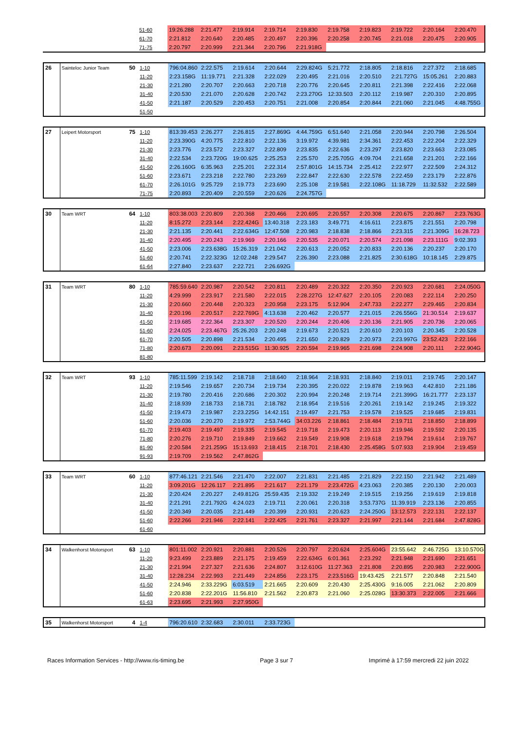| | | | 51-60 | 19:26.288 | 2:21.477 | 2:19.914 | 2:19.714 | 2:19.830 | 2:19.758 | 2:19.823 | 2:19.722 | 2:20.164 | 2:20.470 |
| | | | 61-70 | 2:21.812 | 2:20.640 | 2:20.485 | 2:20.497 | 2:20.396 | 2:20.258 | 2:20.745 | 2:21.018 | 2:20.475 | 2:20.905 |
| | | | 71-75 | 2:20.797 | 2:20.999 | 2:21.344 | 2:20.796 | 2:21.918G | | | | | |
| 26 | Sainteloc Junior Team | 50 | 1-10 | 796:04.860 | 2:22.575 | 2:19.614 | 2:20.644 | 2:29.824G | 5:21.772 | 2:18.805 | 2:18.816 | 2:27.372 | 2:18.685 |
| | | | 11-20 | 2:23.158G | 11:19.771 | 2:21.328 | 2:22.029 | 2:20.495 | 2:21.016 | 2:20.510 | 2:21.727G | 15:05.261 | 2:20.883 |
| | | | 21-30 | 2:21.280 | 2:20.707 | 2:20.663 | 2:20.718 | 2:20.776 | 2:20.645 | 2:20.811 | 2:21.398 | 2:22.416 | 2:22.068 |
| | | | 31-40 | 2:20.530 | 2:21.070 | 2:20.628 | 2:20.742 | 2:23.270G | 12:33.503 | 2:20.112 | 2:19.987 | 2:20.310 | 2:20.895 |
| | | | 41-50 | 2:21.187 | 2:20.529 | 2:20.453 | 2:20.751 | 2:21.008 | 2:20.854 | 2:20.844 | 2:21.060 | 2:21.045 | 4:48.755G |
| | | | 51-50 | | | | | | | | | | |
| 27 | Leipert Motorsport | 75 | 1-10 | 813:39.453 | 2:26.277 | 2:26.815 | 2:27.869G | 4:44.759G | 6:51.640 | 2:21.058 | 2:20.944 | 2:20.798 | 2:26.504 |
| | | | 11-20 | 2:23.390G | 4:20.775 | 2:22.810 | 2:22.136 | 3:19.972 | 4:39.981 | 2:34.361 | 2:22.453 | 2:22.204 | 2:22.329 |
| | | | 21-30 | 2:23.776 | 2:23.572 | 2:23.327 | 2:22.809 | 2:23.835 | 2:22.636 | 2:23.297 | 2:23.820 | 2:23.663 | 2:23.085 |
| | | | 31-40 | 2:22.534 | 2:23.720G | 19:00.625 | 2:25.253 | 2:25.570 | 2:25.705G | 4:09.704 | 2:21.658 | 2:21.201 | 2:22.166 |
| | | | 41-50 | 2:26.160G | 6:35.963 | 2:25.201 | 2:22.314 | 2:57.801G | 14:15.734 | 2:25.412 | 2:22.977 | 2:22.509 | 2:24.312 |
| | | | 51-60 | 2:23.671 | 2:23.218 | 2:22.780 | 2:23.269 | 2:22.847 | 2:22.630 | 2:22.578 | 2:22.459 | 2:23.179 | 2:22.876 |
| | | | 61-70 | 2:26.101G | 9:25.729 | 2:19.773 | 2:23.690 | 2:25.108 | 2:19.581 | 2:22.108G | 11:18.729 | 11:32.532 | 2:22.589 |
| | | | 71-75 | 2:20.893 | 2:20.409 | 2:20.559 | 2:20.626 | 2:24.757G | | | | | |
| 30 | Team WRT | 64 | 1-10 | 803:38.003 | 2:20.809 | 2:20.368 | 2:20.466 | 2:20.695 | 2:20.557 | 2:20.308 | 2:20.675 | 2:20.867 | 2:23.763G |
| | | | 11-20 | 8:15.272 | 2:23.144 | 2:22.424G | 13:40.318 | 2:23.183 | 3:49.771 | 4:16.611 | 2:23.875 | 2:21.551 | 2:20.798 |
| | | | 21-30 | 2:21.135 | 2:20.441 | 2:22.634G | 12:47.508 | 2:20.983 | 2:18.838 | 2:18.866 | 2:23.315 | 2:21.309G | 16:28.723 |
| | | | 31-40 | 2:20.495 | 2:20.243 | 2:19.969 | 2:20.166 | 2:20.535 | 2:20.071 | 2:20.574 | 2:21.098 | 2:23.111G | 9:02.393 |
| | | | 41-50 | 2:23.006 | 2:23.638G | 15:26.319 | 2:21.042 | 2:20.613 | 2:20.052 | 2:20.833 | 2:20.136 | 2:20.237 | 2:20.170 |
| | | | 51-60 | 2:20.741 | 2:22.323G | 12:02.248 | 2:29.547 | 2:26.390 | 2:23.088 | 2:21.825 | 2:30.618G | 10:18.145 | 2:29.875 |
| | | | 61-64 | 2:27.840 | 2:23.637 | 2:22.721 | 2:26.692G | | | | | | |
| 31 | Team WRT | 80 | 1-10 | 785:59.640 | 2:20.987 | 2:20.542 | 2:20.811 | 2:20.489 | 2:20.322 | 2:20.350 | 2:20.923 | 2:20.681 | 2:24.050G |
| | | | 11-20 | 4:29.999 | 2:23.917 | 2:21.580 | 2:22.015 | 2:28.227G | 12:47.627 | 2:20.105 | 2:20.083 | 2:22.114 | 2:20.250 |
| | | | 21-30 | 2:20.660 | 2:20.448 | 2:20.323 | 2:20.958 | 2:23.175 | 5:12.904 | 2:47.733 | 2:22.277 | 2:29.465 | 2:20.834 |
| | | | 31-40 | 2:20.196 | 2:20.517 | 2:22.769G | 4:13.638 | 2:20.462 | 2:20.577 | 2:21.015 | 2:26.556G | 21:30.514 | 2:19.637 |
| | | | 41-50 | 2:19.685 | 2:22.364 | 2:23.307 | 2:20.520 | 2:20.244 | 2:20.406 | 2:20.136 | 2:21.905 | 2:20.736 | 2:20.065 |
| | | | 51-60 | 2:24.025 | 2:23.467G | 25:26.203 | 2:20.248 | 2:19.673 | 2:20.521 | 2:20.610 | 2:20.103 | 2:20.345 | 2:20.528 |
| | | | 61-70 | 2:20.505 | 2:20.898 | 2:21.534 | 2:20.495 | 2:21.650 | 2:20.829 | 2:20.973 | 2:23.997G | 23:52.423 | 2:22.166 |
| | | | 71-80 | 2:20.673 | 2:20.091 | 2:23.515G | 11:30.925 | 2:20.594 | 2:19.965 | 2:21.698 | 2:24.908 | 2:20.111 | 2:22.904G |
| | | | 81-80 | | | | | | | | | | |
| 32 | Team WRT | 93 | 1-10 | 785:11.599 | 2:19.142 | 2:18.718 | 2:18.640 | 2:18.964 | 2:18.931 | 2:18.840 | 2:19.011 | 2:19.745 | 2:20.147 |
| | | | 11-20 | 2:19.546 | 2:19.657 | 2:20.734 | 2:19.734 | 2:20.395 | 2:20.022 | 2:19.878 | 2:19.963 | 4:42.810 | 2:21.186 |
| | | | 21-30 | 2:19.780 | 2:20.416 | 2:20.686 | 2:20.302 | 2:20.994 | 2:20.248 | 2:19.714 | 2:21.399G | 16:21.777 | 2:23.137 |
| | | | 31-40 | 2:18.939 | 2:18.733 | 2:18.731 | 2:18.782 | 2:18.954 | 2:19.516 | 2:20.261 | 2:19.142 | 2:19.245 | 2:19.322 |
| | | | 41-50 | 2:19.473 | 2:19.987 | 2:23.225G | 14:42.151 | 2:19.497 | 2:21.753 | 2:19.578 | 2:19.525 | 2:19.685 | 2:19.831 |
| | | | 51-60 | 2:20.036 | 2:20.270 | 2:19.972 | 2:53.744G | 34:03.226 | 2:18.861 | 2:18.484 | 2:19.711 | 2:18.850 | 2:18.899 |
| | | | 61-70 | 2:19.403 | 2:19.497 | 2:19.335 | 2:19.545 | 2:19.718 | 2:19.473 | 2:20.113 | 2:19.946 | 2:19.592 | 2:20.135 |
| | | | 71-80 | 2:20.276 | 2:19.710 | 2:19.849 | 2:19.662 | 2:19.549 | 2:19.908 | 2:19.618 | 2:19.794 | 2:19.614 | 2:19.767 |
| | | | 81-90 | 2:20.584 | 2:21.259G | 15:13.693 | 2:18.415 | 2:18.701 | 2:18.430 | 2:25.458G | 5:07.933 | 2:19.904 | 2:19.459 |
| | | | 91-93 | 2:19.709 | 2:19.562 | 2:47.862G | | | | | | | |
| 33 | Team WRT | 60 | 1-10 | 877:46.121 | 2:21.546 | 2:21.470 | 2:22.007 | 2:21.831 | 2:21.485 | 2:21.829 | 2:22.150 | 2:21.942 | 2:21.489 |
| | | | 11-20 | 3:09.201G | 12:26.117 | 2:21.895 | 2:21.617 | 2:21.179 | 2:23.472G | 4:23.063 | 2:20.385 | 2:20.130 | 2:20.003 |
| | | | 21-30 | 2:20.424 | 2:20.227 | 2:49.812G | 25:59.435 | 2:19.332 | 2:19.249 | 2:19.515 | 2:19.256 | 2:19.619 | 2:19.818 |
| | | | 31-40 | 2:21.291 | 2:21.792G | 4:24.023 | 2:19.711 | 2:20.061 | 2:20.318 | 3:53.737G | 11:39.919 | 2:23.136 | 2:20.855 |
| | | | 41-50 | 2:20.349 | 2:20.035 | 2:21.449 | 2:20.399 | 2:20.931 | 2:20.623 | 2:24.250G | 13:12.573 | 2:22.131 | 2:22.137 |
| | | | 51-60 | 2:22.266 | 2:21.946 | 2:22.141 | 2:22.425 | 2:21.761 | 2:23.327 | 2:21.997 | 2:21.144 | 2:21.684 | 2:47.828G |
| | | | 61-60 | | | | | | | | | | |
| 34 | Walkenhorst Motorsport | 63 | 1-10 | 801:11.002 | 2:20.921 | 2:20.881 | 2:20.526 | 2:20.797 | 2:20.624 | 2:25.604G | 23:55.642 | 2:46.725G | 13:10.570G |
| | | | 11-20 | 9:23.499 | 2:23.889 | 2:21.175 | 2:19.459 | 2:22.634G | 6:01.361 | 2:23.292 | 2:21.948 | 2:21.690 | 2:21.651 |
| | | | 21-30 | 2:21.994 | 2:27.327 | 2:21.636 | 2:24.807 | 3:12.610G | 11:27.363 | 2:21.808 | 2:20.895 | 2:20.983 | 2:22.900G |
| | | | 31-40 | 12:28.234 | 2:22.993 | 2:21.449 | 2:24.856 | 2:23.175 | 2:23.516G | 19:43.425 | 2:21.577 | 2:20.848 | 2:21.540 |
| | | | 41-50 | 2:24.946 | 2:33.229G | 6:03.519 | 2:21.665 | 2:20.609 | 2:20.430 | 2:25.430G | 9:16.005 | 2:21.062 | 2:20.809 |
| | | | 51-60 | 2:20.838 | 2:22.201G | 11:56.810 | 2:21.562 | 2:20.873 | 2:21.060 | 2:25.028G | 13:30.373 | 2:22.005 | 2:21.666 |
| | | | 61-63 | 2:23.695 | 2:21.993 | 2:27.950G | | | | | | | |
| 35 | Walkenhorst Motorsport | 4 | 1-4 | 796:20.610 | 2:32.683 | 2:30.011 | 2:33.723G | | | | | | |
Races Information Services - http://www.ris-timing.be Page 3 sur 7 Imprimé à 17:59 mercredi 22 juin 2022